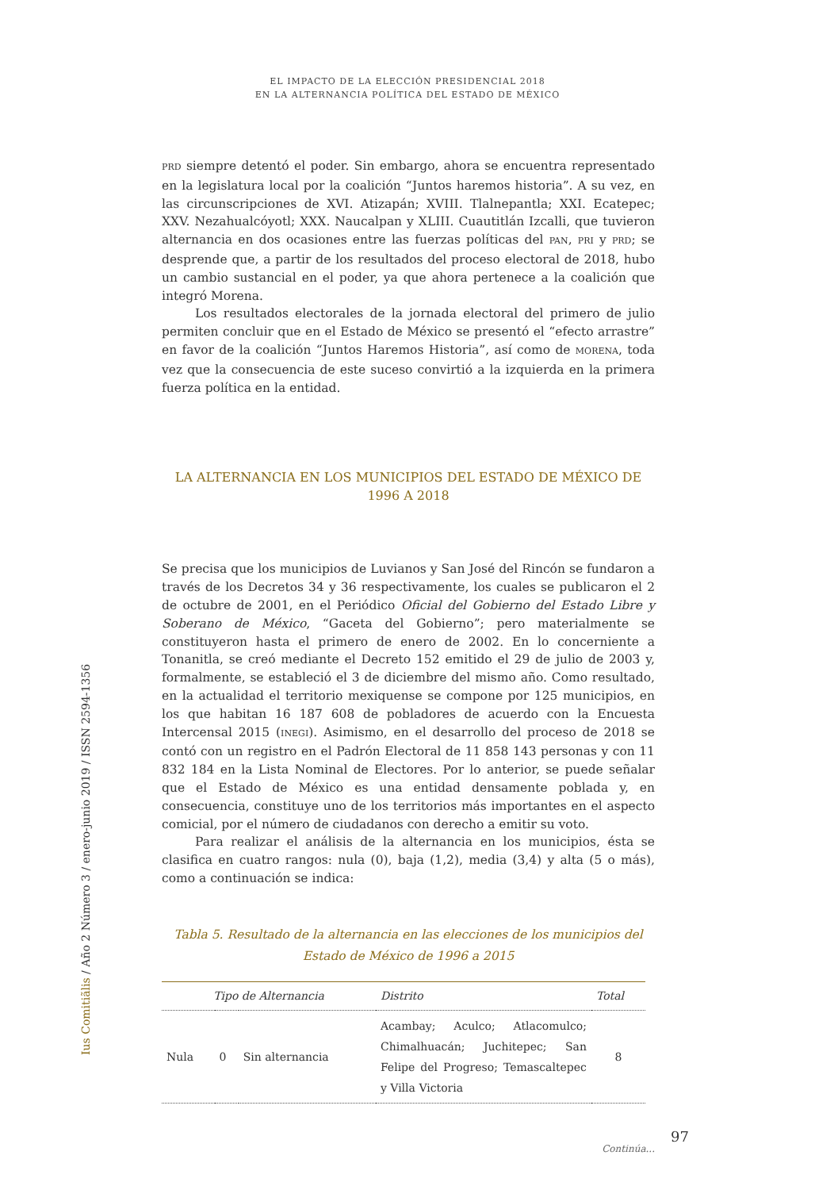EL IMPACTO DE LA ELECCIÓN PRESIDENCIAL 2018
EN LA ALTERNANCIA POLÍTICA DEL ESTADO DE MÉXICO
PRD siempre detentó el poder. Sin embargo, ahora se encuentra representado en la legislatura local por la coalición “Juntos haremos historia”. A su vez, en las circunscripciones de XVI. Atizapán; XVIII. Tlalnepantla; XXI. Ecatepec; XXV. Nezahualcóyotl; XXX. Naucalpan y XLIII. Cuautitlán Izcalli, que tuvieron alternancia en dos ocasiones entre las fuerzas políticas del PAN, PRI y PRD; se desprende que, a partir de los resultados del proceso electoral de 2018, hubo un cambio sustancial en el poder, ya que ahora pertenece a la coalición que integró Morena.
Los resultados electorales de la jornada electoral del primero de julio permiten concluir que en el Estado de México se presentó el “efecto arrastre” en favor de la coalición “Juntos Haremos Historia”, así como de MORENA, toda vez que la consecuencia de este suceso convirtió a la izquierda en la primera fuerza política en la entidad.
LA ALTERNANCIA EN LOS MUNICIPIOS DEL ESTADO DE MÉXICO DE
1996 A 2018
Se precisa que los municipios de Luvianos y San José del Rincón se fundaron a través de los Decretos 34 y 36 respectivamente, los cuales se publicaron el 2 de octubre de 2001, en el Periódico Oficial del Gobierno del Estado Libre y Soberano de México, “Gaceta del Gobierno”; pero materialmente se constituyeron hasta el primero de enero de 2002. En lo concerniente a Tonanitla, se creó mediante el Decreto 152 emitido el 29 de julio de 2003 y, formalmente, se estableció el 3 de diciembre del mismo año. Como resultado, en la actualidad el territorio mexiquense se compone por 125 municipios, en los que habitan 16 187 608 de pobladores de acuerdo con la Encuesta Intercensal 2015 (INEGI). Asimismo, en el desarrollo del proceso de 2018 se contó con un registro en el Padrón Electoral de 11 858 143 personas y con 11 832 184 en la Lista Nominal de Electores. Por lo anterior, se puede señalar que el Estado de México es una entidad densamente poblada y, en consecuencia, constituye uno de los territorios más importantes en el aspecto comicial, por el número de ciudadanos con derecho a emitir su voto.
Para realizar el análisis de la alternancia en los municipios, ésta se clasifica en cuatro rangos: nula (0), baja (1,2), media (3,4) y alta (5 o más), como a continuación se indica:
Tabla 5. Resultado de la alternancia en las elecciones de los municipios del Estado de México de 1996 a 2015
| Tipo de Alternancia | | | Distrito | Total |
| --- | --- | --- | --- | --- |
| Nula | 0 | Sin alternancia | Acambay; Aculco; Atlacomulco; Chimalhuacán; Juchitepec; San Felipe del Progreso; Temascaltepec y Villa Victoria | 8 |
Continúa...
Ius Comitiãlis / Año 2 Número 3 / enero-junio 2019 / ISSN 2594-1356
97